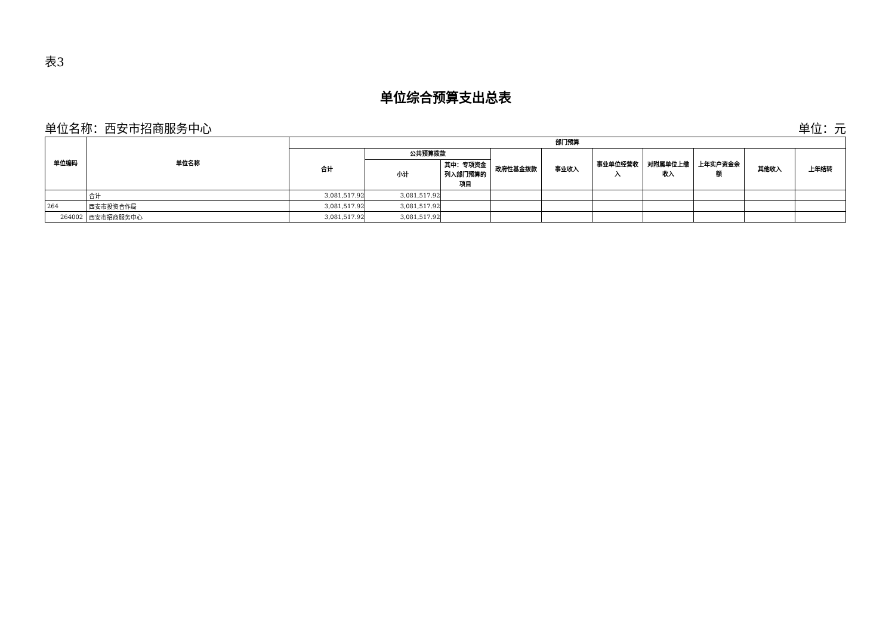表3
单位综合预算支出总表
单位名称：西安市招商服务中心 单位：元
| 单位编码 | 单位名称 | 部门预算 | | | | | | | | | |
| --- | --- | --- | --- | --- | --- | --- | --- | --- | --- | --- | --- |
| | | 合计 | 公共预算拨款 | | 政府性基金拨款 | 事业收入 | 事业单位经营收入 | 对附属单位上缴收入 | 上年实户资金余额 | 其他收入 | 上年结转 |
| | | | 小计 | 其中：专项资金列入部门预算的项目 | | | | | | | |
| | 合计 | 3,081,517.92 | 3,081,517.92 | | | | | | | | |
| 264 | 西安市投资合作局 | 3,081,517.92 | 3,081,517.92 | | | | | | | | |
| 264002 | 西安市招商服务中心 | 3,081,517.92 | 3,081,517.92 | | | | | | | | |